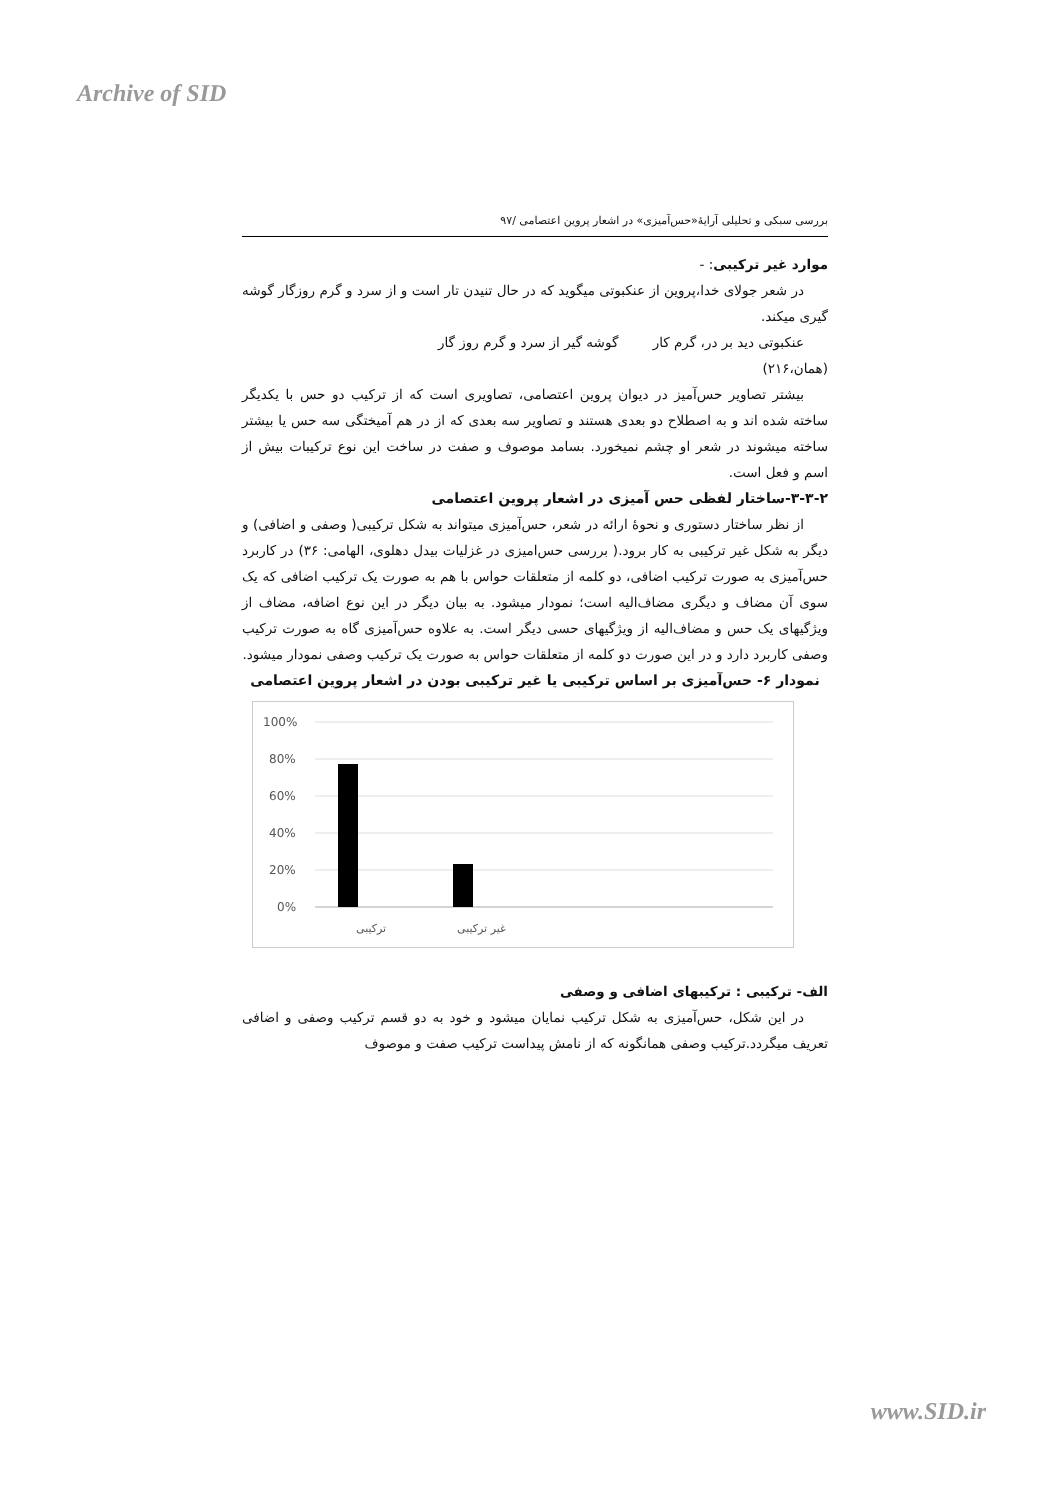Archive of SID
بررسی سبکی و تحلیلی آرایهٔ«حس‌آمیزی» در اشعار پروین اعتصامی /۹۷
موارد غیر ترکیبی: -
در شعر جولای خدا،پروین از عنکبوتی میگوید که در حال تنیدن تار است و از سرد و گرم روزگار گوشه گیری میکند.
عنکبوتی دید بر در، گرم کار گوشه گیر از سرد و گرم روز گار
(همان،۲۱۶)
بیشتر تصاویر حس‌آمیز در دیوان پروین اعتصامی، تصاویری است که از ترکیب دو حس با یکدیگر ساخته شده اند و به اصطلاح دو بعدی هستند و تصاویر سه بعدی که از در هم آمیختگی سه حس یا بیشتر ساخته میشوند در شعر او چشم نمیخورد. بسامد موصوف و صفت در ساخت این نوع ترکیبات بیش از اسم و فعل است.
۳-۳-۲-ساختار لفظی حس آمیزی در اشعار پروین اعتصامی
از نظر ساختار دستوری و نحوهٔ ارائه در شعر، حس‌آمیزی میتواند به شکل ترکیبی( وصفی و اضافی) و دیگر به شکل غیر ترکیبی به کار برود.( بررسی حس‌امیزی در غزلیات بیدل دهلوی، الهامی: ۳۶) در کاربرد حس‌آمیزی به صورت ترکیب اضافی، دو کلمه از متعلقات حواس با هم به صورت یک ترکیب اضافی که یک سوی آن مضاف و دیگری مضاف‌الیه است؛ نمودار میشود. به بیان دیگر در این نوع اضافه، مضاف از ویژگیهای یک حس و مضاف‌الیه از ویژگیهای حسی دیگر است. به علاوه حس‌آمیزی گاه به صورت ترکیب وصفی کاربرد دارد و در این صورت دو کلمه از متعلقات حواس به صورت یک ترکیب وصفی نمودار میشود.
نمودار ۶- حس‌آمیزی بر اساس ترکیبی یا غیر ترکیبی بودن در اشعار پروین اعتصامی
100%
80%
60%
40%
20%
0%
ترکیبی
غیر ترکیبی
الف- ترکیبی : ترکیبهای اضافی و وصفی
در این شکل، حس‌آمیزی به شکل ترکیب نمایان میشود و خود به دو قسم ترکیب وصفی و اضافی تعریف میگردد.ترکیب وصفی همانگونه که از نامش پیداست ترکیب صفت و موصوف
www.SID.ir